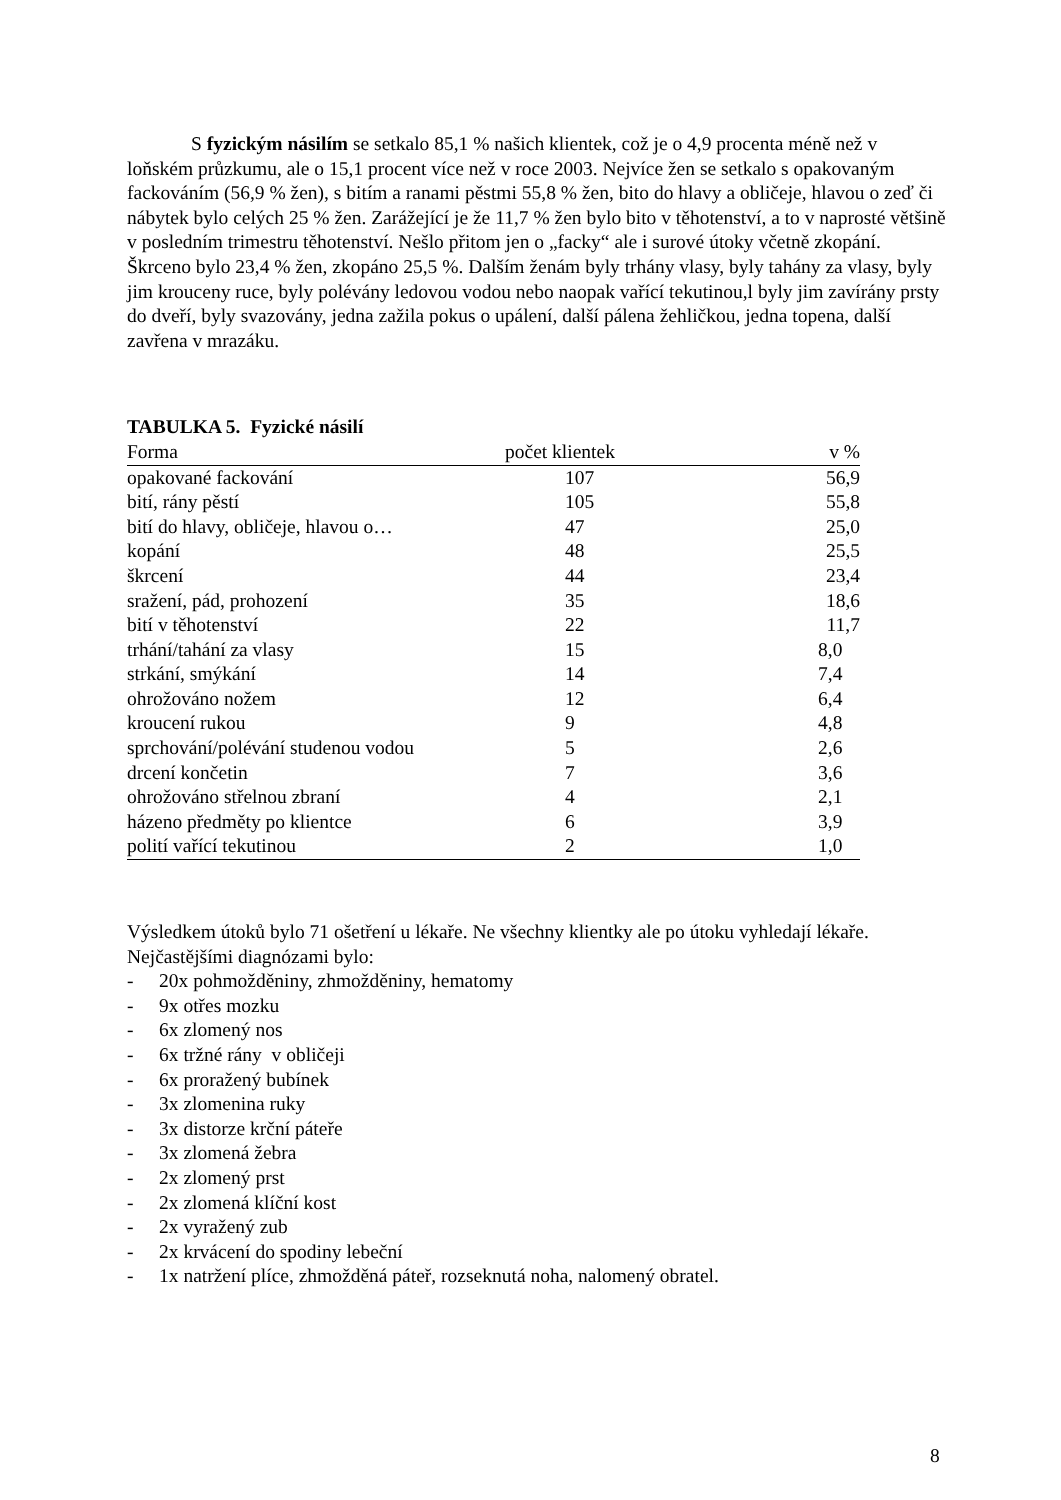S fyzickým násilím se setkalo 85,1 % našich klientek, což je o 4,9 procenta méně než v loňském průzkumu, ale o 15,1 procent více než v roce 2003. Nejvíce žen se setkalo s opakovaným fackováním (56,9 % žen), s bitím a ranami pěstmi 55,8 % žen, bito do hlavy a obličeje, hlavou o zeď či nábytek bylo celých 25 % žen. Zarážející je že 11,7 % žen bylo bito v těhotenství, a to v naprosté většině v posledním trimestru těhotenství. Nešlo přitom jen o „facky“ ale i surové útoky včetně zkopání. Škrceno bylo 23,4 % žen, zkopáno 25,5 %. Dalším ženám byly trhány vlasy, byly tahány za vlasy, byly jim krouceny ruce, byly polévány ledovou vodou nebo naopak vařící tekutinou,l byly jim zavírány prsty do dveří, byly svazovány, jedna zažila pokus o upálení, další pálena žehličkou, jedna topena, další zavřena v mrazáku.
TABULKA 5. Fyzické násilí
| Forma | počet klientek | v % |
| --- | --- | --- |
| opakované fackování | 107 | 56,9 |
| bití, rány pěstí | 105 | 55,8 |
| bití do hlavy, obličeje, hlavou o… | 47 | 25,0 |
| kopání | 48 | 25,5 |
| škrcení | 44 | 23,4 |
| sražení, pád, prohození | 35 | 18,6 |
| bití v těhotenství | 22 | 11,7 |
| trhání/tahání za vlasy | 15 | 8,0 |
| strkání, smýkání | 14 | 7,4 |
| ohrožováno nožem | 12 | 6,4 |
| kroucení rukou | 9 | 4,8 |
| sprchování/polévání studenou vodou | 5 | 2,6 |
| drcení končetin | 7 | 3,6 |
| ohrožováno střelnou zbraní | 4 | 2,1 |
| házeno předměty po klientce | 6 | 3,9 |
| polití vařící tekutinou | 2 | 1,0 |
Výsledkem útoků bylo 71 ošetření u lékaře. Ne všechny klientky ale po útoku vyhledají lékaře. Nejčastějšími diagnózami bylo:
- 20x pohmožděniny, zhmožděniny, hematomy
- 9x otřes mozku
- 6x zlomený nos
- 6x tržné rány v obličeji
- 6x proražený bubínek
- 3x zlomenina ruky
- 3x distorze krční páteře
- 3x zlomená žebra
- 2x zlomený prst
- 2x zlomená klíční kost
- 2x vyražený zub
- 2x krvácení do spodiny lebeční
- 1x natržení plíce, zhmožděná páteř, rozseknutá noha, nalomený obratel.
8